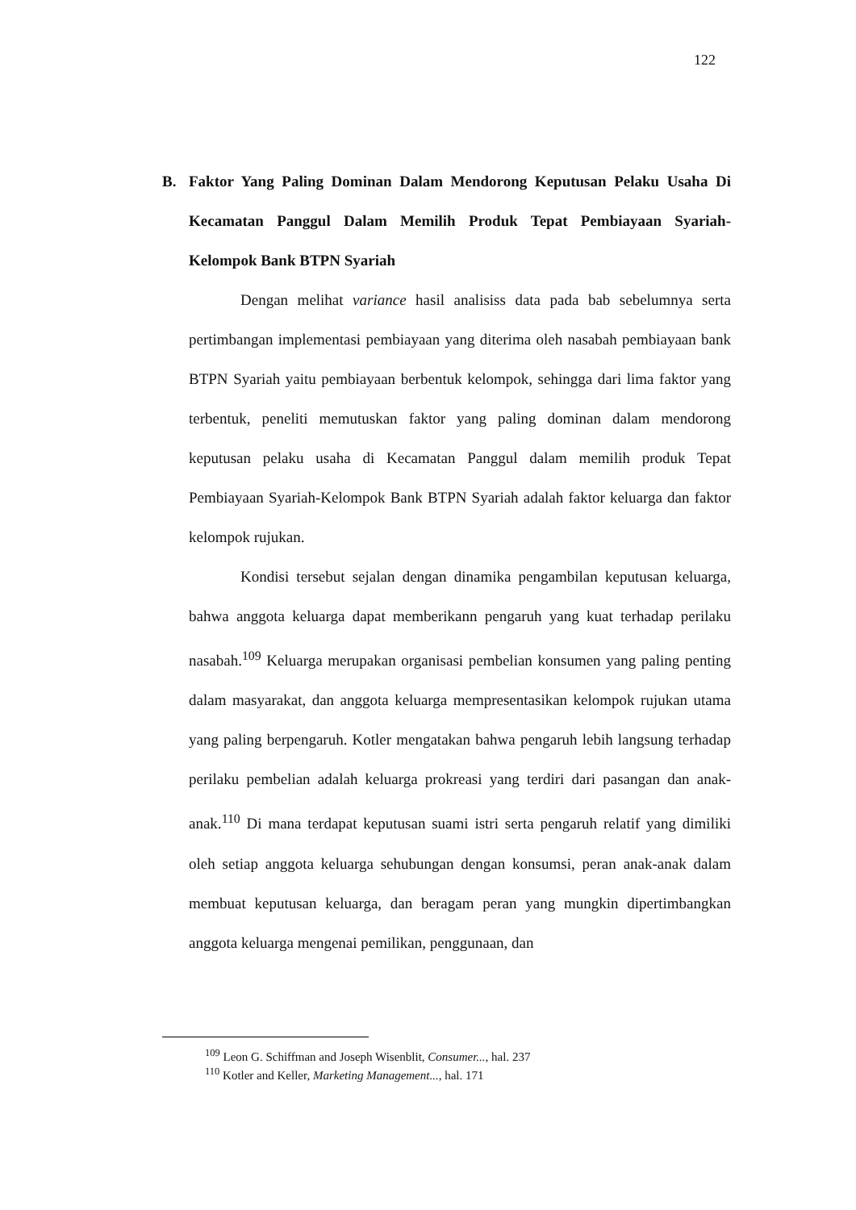122
B. Faktor Yang Paling Dominan Dalam Mendorong Keputusan Pelaku Usaha Di Kecamatan Panggul Dalam Memilih Produk Tepat Pembiayaan Syariah-Kelompok Bank BTPN Syariah
Dengan melihat variance hasil analisiss data pada bab sebelumnya serta pertimbangan implementasi pembiayaan yang diterima oleh nasabah pembiayaan bank BTPN Syariah yaitu pembiayaan berbentuk kelompok, sehingga dari lima faktor yang terbentuk, peneliti memutuskan faktor yang paling dominan dalam mendorong keputusan pelaku usaha di Kecamatan Panggul dalam memilih produk Tepat Pembiayaan Syariah-Kelompok Bank BTPN Syariah adalah faktor keluarga dan faktor kelompok rujukan.
Kondisi tersebut sejalan dengan dinamika pengambilan keputusan keluarga, bahwa anggota keluarga dapat memberikann pengaruh yang kuat terhadap perilaku nasabah.<sup>109</sup> Keluarga merupakan organisasi pembelian konsumen yang paling penting dalam masyarakat, dan anggota keluarga mempresentasikan kelompok rujukan utama yang paling berpengaruh. Kotler mengatakan bahwa pengaruh lebih langsung terhadap perilaku pembelian adalah keluarga prokreasi yang terdiri dari pasangan dan anak-anak.<sup>110</sup> Di mana terdapat keputusan suami istri serta pengaruh relatif yang dimiliki oleh setiap anggota keluarga sehubungan dengan konsumsi, peran anak-anak dalam membuat keputusan keluarga, dan beragam peran yang mungkin dipertimbangkan anggota keluarga mengenai pemilikan, penggunaan, dan
<sup>109</sup> Leon G. Schiffman and Joseph Wisenblit, Consumer..., hal. 237
<sup>110</sup> Kotler and Keller, Marketing Management..., hal. 171